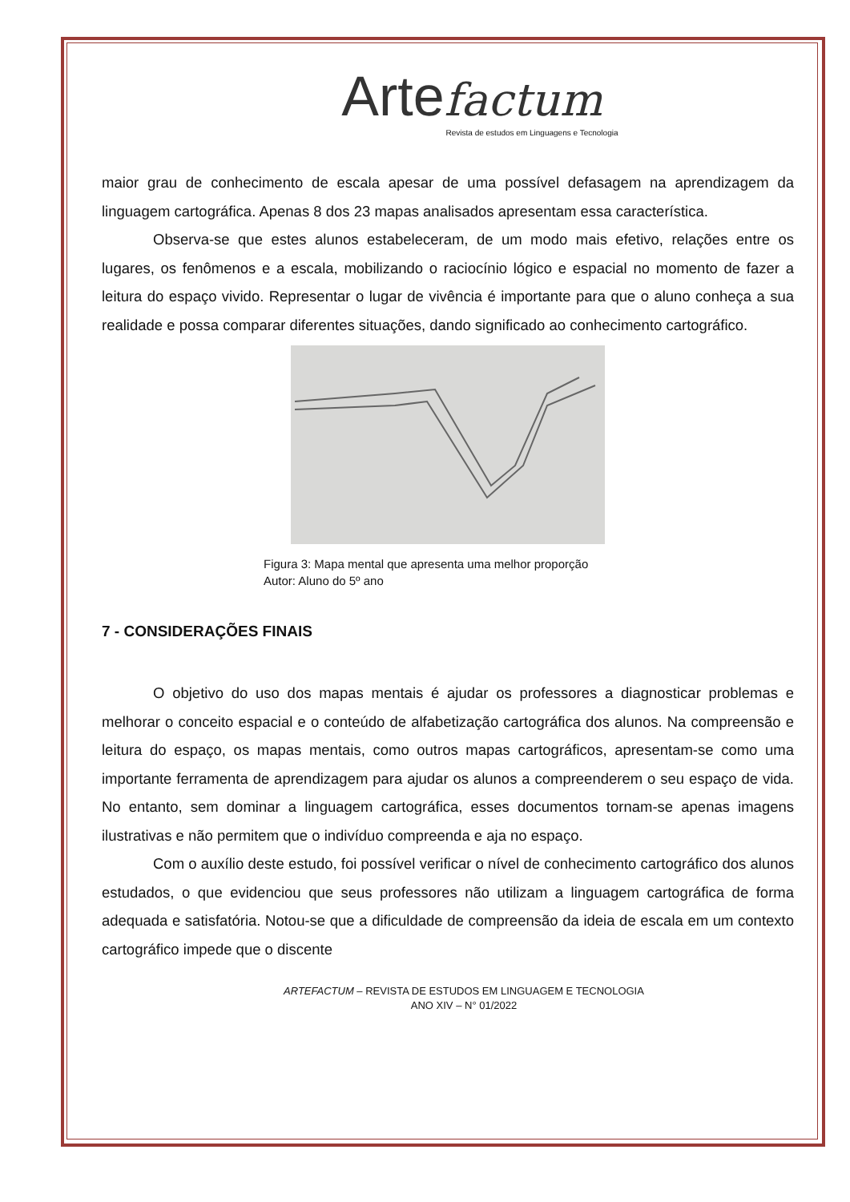Arte factum
Revista de estudos em Linguagens e Tecnologia
maior grau de conhecimento de escala apesar de uma possível defasagem na aprendizagem da linguagem cartográfica. Apenas 8 dos 23 mapas analisados apresentam essa característica.
Observa-se que estes alunos estabeleceram, de um modo mais efetivo, relações entre os lugares, os fenômenos e a escala, mobilizando o raciocínio lógico e espacial no momento de fazer a leitura do espaço vivido. Representar o lugar de vivência é importante para que o aluno conheça a sua realidade e possa comparar diferentes situações, dando significado ao conhecimento cartográfico.
Figura 3: Mapa mental que apresenta uma melhor proporção
Autor: Aluno do 5º ano
7 - CONSIDERAÇÕES FINAIS
O objetivo do uso dos mapas mentais é ajudar os professores a diagnosticar problemas e melhorar o conceito espacial e o conteúdo de alfabetização cartográfica dos alunos. Na compreensão e leitura do espaço, os mapas mentais, como outros mapas cartográficos, apresentam-se como uma importante ferramenta de aprendizagem para ajudar os alunos a compreenderem o seu espaço de vida. No entanto, sem dominar a linguagem cartográfica, esses documentos tornam-se apenas imagens ilustrativas e não permitem que o indivíduo compreenda e aja no espaço.
Com o auxílio deste estudo, foi possível verificar o nível de conhecimento cartográfico dos alunos estudados, o que evidenciou que seus professores não utilizam a linguagem cartográfica de forma adequada e satisfatória. Notou-se que a dificuldade de compreensão da ideia de escala em um contexto cartográfico impede que o discente
ARTEFACTUM – REVISTA DE ESTUDOS EM LINGUAGEM E TECNOLOGIA
ANO XIV – N° 01/2022